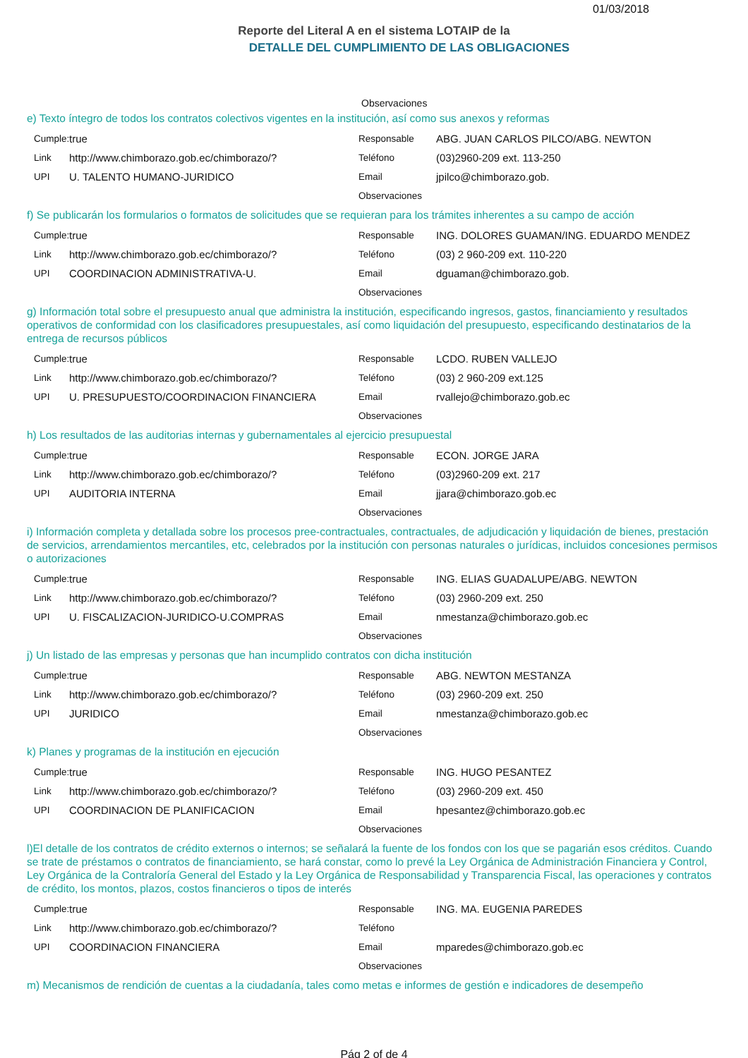01/03/2018
Reporte del Literal A en el sistema LOTAIP de la
DETALLE DEL CUMPLIMIENTO DE LAS OBLIGACIONES
Observaciones
e) Texto íntegro de todos los contratos colectivos vigentes en la institución, así como sus anexos y reformas
Cumple: true
Link http://www.chimborazo.gob.ec/chimborazo/?
UPI U. TALENTO HUMANO-JURIDICO
Responsable ABG. JUAN CARLOS PILCO/ABG. NEWTON
Teléfono (03)2960-209 ext. 113-250
Email jpilco@chimborazo.gob.
Observaciones
f) Se publicarán los formularios o formatos de solicitudes que se requieran para los trámites inherentes a su campo de acción
Cumple: true
Link http://www.chimborazo.gob.ec/chimborazo/?
UPI COORDINACION ADMINISTRATIVA-U.
Responsable ING. DOLORES GUAMAN/ING. EDUARDO MENDEZ
Teléfono (03) 2 960-209 ext. 110-220
Email dguaman@chimborazo.gob.
Observaciones
g) Información total sobre el presupuesto anual que administra la institución, especificando ingresos, gastos, financiamiento y resultados operativos de conformidad con los clasificadores presupuestales, así como liquidación del presupuesto, especificando destinatarios de la entrega de recursos públicos
Cumple: true
Link http://www.chimborazo.gob.ec/chimborazo/?
UPI U. PRESUPUESTO/COORDINACION FINANCIERA
Responsable LCDO. RUBEN VALLEJO
Teléfono (03) 2 960-209 ext.125
Email rvallejo@chimborazo.gob.ec
Observaciones
h) Los resultados de las auditorias internas y gubernamentales al ejercicio presupuestal
Cumple: true
Link http://www.chimborazo.gob.ec/chimborazo/?
UPI AUDITORIA INTERNA
Responsable ECON. JORGE JARA
Teléfono (03)2960-209 ext. 217
Email jjara@chimborazo.gob.ec
Observaciones
i) Información completa y detallada sobre los procesos pree-contractuales, contractuales, de adjudicación y liquidación de bienes, prestación de servicios, arrendamientos mercantiles, etc, celebrados por la institución con personas naturales o jurídicas, incluidos concesiones permisos o autorizaciones
Cumple: true
Link http://www.chimborazo.gob.ec/chimborazo/?
UPI U. FISCALIZACION-JURIDICO-U.COMPRAS
Responsable ING. ELIAS GUADALUPE/ABG. NEWTON
Teléfono (03) 2960-209 ext. 250
Email nmestanza@chimborazo.gob.ec
Observaciones
j) Un listado de las empresas y personas que han incumplido contratos con dicha institución
Cumple: true
Link http://www.chimborazo.gob.ec/chimborazo/?
UPI JURIDICO
Responsable ABG. NEWTON MESTANZA
Teléfono (03) 2960-209 ext. 250
Email nmestanza@chimborazo.gob.ec
Observaciones
k) Planes y programas de la institución en ejecución
Cumple: true
Link http://www.chimborazo.gob.ec/chimborazo/?
UPI COORDINACION DE PLANIFICACION
Responsable ING. HUGO PESANTEZ
Teléfono (03) 2960-209 ext. 450
Email hpesantez@chimborazo.gob.ec
Observaciones
l)El detalle de los contratos de crédito externos o internos; se señalará la fuente de los fondos con los que se pagarián esos créditos. Cuando se trate de préstamos o contratos de financiamiento, se hará constar, como lo prevé la Ley Orgánica de Administración Financiera y Control, Ley Orgánica de la Contraloría General del Estado y la Ley Orgánica de Responsabilidad y Transparencia Fiscal, las operaciones y contratos de crédito, los montos, plazos, costos financieros o tipos de interés
Cumple: true
Link http://www.chimborazo.gob.ec/chimborazo/?
UPI COORDINACION FINANCIERA
Responsable ING. MA. EUGENIA PAREDES
Teléfono
Email mparedes@chimborazo.gob.ec
Observaciones
m) Mecanismos de rendición de cuentas a la ciudadanía, tales como metas e informes de gestión e indicadores de desempeño
Pág 2 of de 4